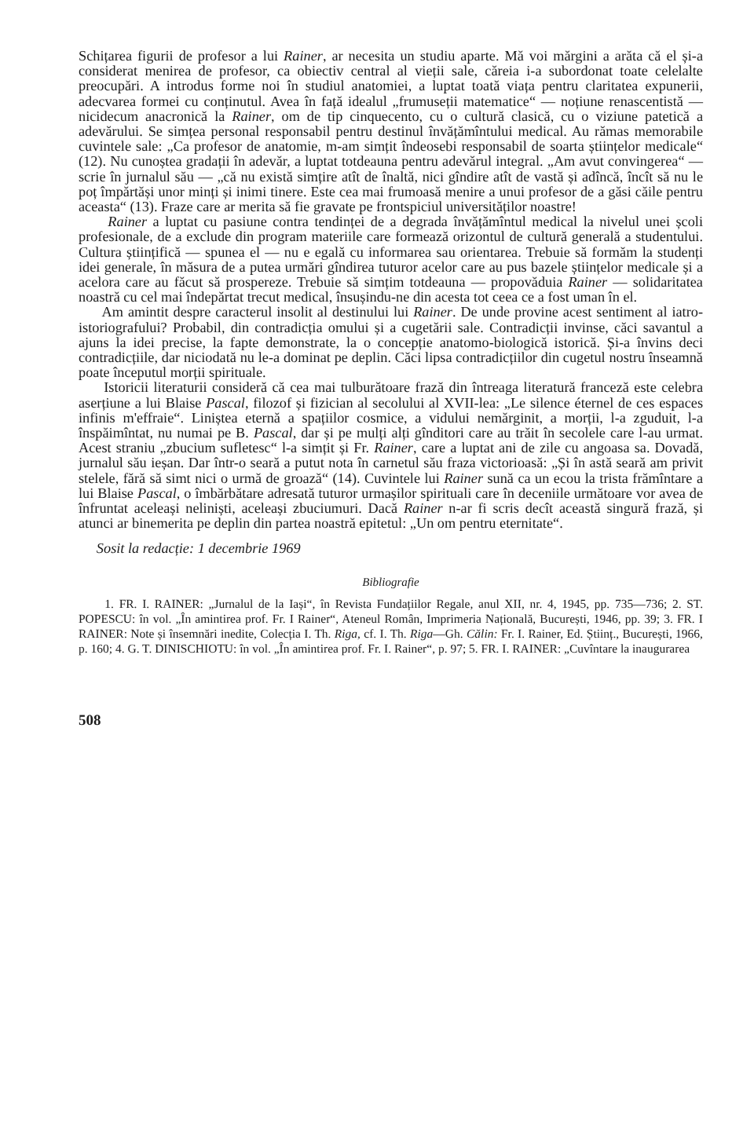Schițarea figurii de profesor a lui Rainer, ar necesita un studiu aparte. Mă voi mărgini a arăta că el și-a considerat menirea de profesor, ca obiectiv central al vieții sale, căreia i-a subordonat toate celelalte preocupări. A introdus forme noi în studiul anatomiei, a luptat toată viața pentru claritatea expunerii, adecvarea formei cu conținutul. Avea în față idealul „frumuseții matematice“ — noțiune renascentistă — nicidecum anacronică la Rainer, om de tip cinquecento, cu o cultură clasică, cu o viziune patetică a adevărului. Se simțea personal responsabil pentru destinul învățămîntului medical. Au rămas memorabile cuvintele sale: „Ca profesor de anatomie, m-am simțit îndeosebi responsabil de soarta științelor medicale“ (12). Nu cunoștea gradații în adevăr, a luptat totdeauna pentru adevărul integral. „Am avut convingerea“ — scrie în jurnalul său — „că nu există simțire atît de înaltă, nici gîndire atît de vastă și adîncă, încît să nu le poț împărtăși unor minți și inimi tinere. Este cea mai frumoasă menire a unui profesor de a găsi căile pentru aceasta“ (13). Fraze care ar merita să fie gravate pe frontspiciul universităților noastre!
Rainer a luptat cu pasiune contra tendinței de a degrada învățămîntul medical la nivelul unei școli profesionale, de a exclude din program materiile care formează orizontul de cultură generală a studentului. Cultura științifică — spunea el — nu e egală cu informarea sau orientarea. Trebuie să formăm la studenți idei generale, în măsura de a putea urmări gîndirea tuturor acelor care au pus bazele științelor medicale și a acelora care au făcut să prospereze. Trebuie să simțim totdeauna — propovăduia Rainer — solidaritatea noastră cu cel mai îndepărtat trecut medical, însușindu-ne din acesta tot ceea ce a fost uman în el.
Am amintit despre caracterul insolit al destinului lui Rainer. De unde provine acest sentiment al iatro-istoriografului? Probabil, din contradicția omului și a cugetării sale. Contradicții invinse, căci savantul a ajuns la idei precise, la fapte demonstrate, la o concepție anatomo-biologică istorică. Și-a învins deci contradicțiile, dar niciodată nu le-a dominat pe deplin. Căci lipsa contradicțiilor din cugetul nostru înseamnă poate începutul morții spirituale.
Istoricii literaturii consideră că cea mai tulburătoare frază din întreaga literatură franceză este celebra aserțiune a lui Blaise Pascal, filozof și fizician al secolului al XVII-lea: „Le silence éternel de ces espaces infinis m'effraie“. Liniștea eternă a spațiilor cosmice, a vidului nemărginit, a morții, l-a zguduit, l-a înspăimîntat, nu numai pe B. Pascal, dar și pe mulți alți gînditori care au trăit în secolele care l-au urmat. Acest straniu „zbucium sufletesc“ l-a simțit și Fr. Rainer, care a luptat ani de zile cu angoasa sa. Dovadă, jurnalul său ieșan. Dar într-o seară a putut nota în carnetul său fraza victorioasă: „Și în astă seară am privit stelele, fără să simt nici o urmă de groază“ (14). Cuvintele lui Rainer sună ca un ecou la trista frămîntare a lui Blaise Pascal, o îmbărbătare adresată tuturor urmașilor spirituali care în deceniile următoare vor avea de înfruntat aceleași neliniști, aceleași zbuciumuri. Dacă Rainer n-ar fi scris decît această singură frază, și atunci ar binemerita pe deplin din partea noastră epitetul: „Un om pentru eternitate“.
Sosit la redacție: 1 decembrie 1969
Bibliografie
1. FR. I. RAINER: „Jurnalul de la Iași“, în Revista Fundațiilor Regale, anul XII, nr. 4, 1945, pp. 735—736; 2. ST. POPESCU: în vol. „În amintirea prof. Fr. I Rainer“, Ateneul Român, Imprimeria Națională, București, 1946, pp. 39; 3. FR. I RAINER: Note și însemnări inedite, Colecția I. Th. Riga, cf. I. Th. Riga—Gh. Călin: Fr. I. Rainer, Ed. Științ., București, 1966, p. 160; 4. G. T. DINISCHIOTU: în vol. „În amintirea prof. Fr. I. Rainer“, p. 97; 5. FR. I. RAINER: „Cuvîntare la inaugurarea
508